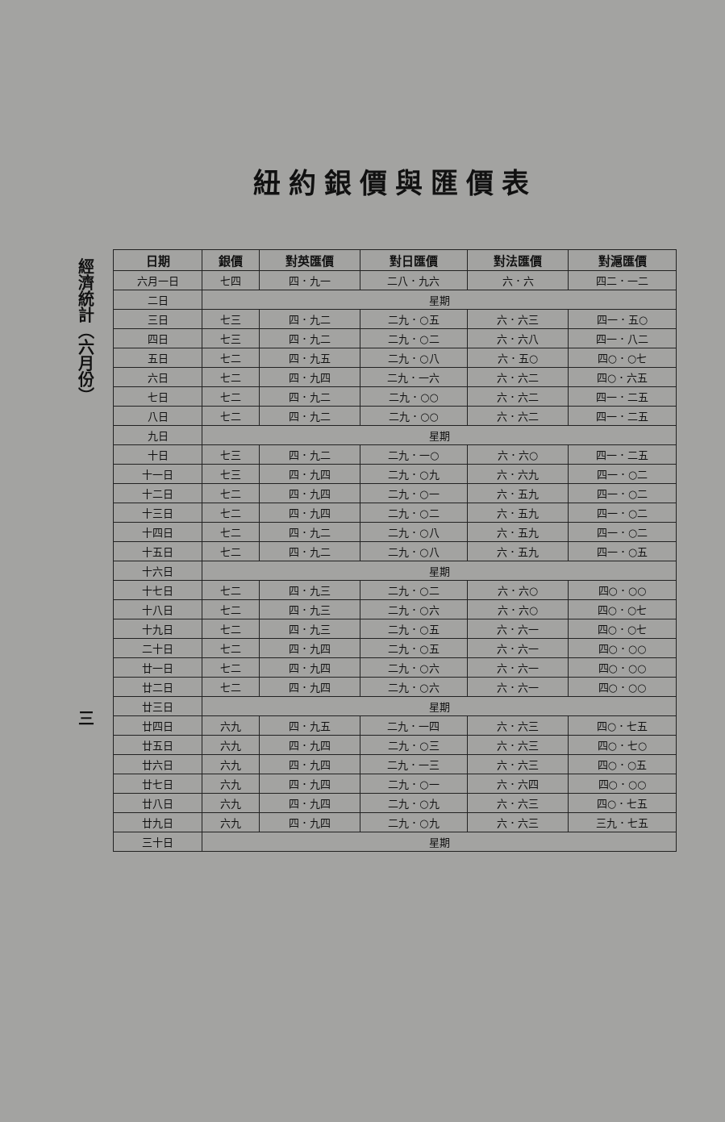經濟統計（六月份）三
紐約銀價與匯價表
| 日期 | 銀價 | 對英匯價 | 對日匯價 | 對法匯價 | 對滬匯價 |
| --- | --- | --- | --- | --- | --- |
| 六月一日 | 七四 | 四．九一 | 二八．九六 | 六．六 | 四二．一二 |
| 二日 | 星期 | | | | |
| 三日 | 七三 | 四．九二 | 二九．○五 | 六．六三 | 四一．五○ |
| 四日 | 七三 | 四．九二 | 二九．○二 | 六．六八 | 四一．八二 |
| 五日 | 七二 | 四．九五 | 二九．○八 | 六．五○ | 四○．○七 |
| 六日 | 七二 | 四．九四 | 二九．一六 | 六．六二 | 四○．六五 |
| 七日 | 七二 | 四．九二 | 二九．○○ | 六．六二 | 四一．二五 |
| 八日 | 七二 | 四．九二 | 二九．○○ | 六．六二 | 四一．二五 |
| 九日 | 星期 | | | | |
| 十日 | 七三 | 四．九二 | 二九．一○ | 六．六○ | 四一．二五 |
| 十一日 | 七三 | 四．九四 | 二九．○九 | 六．六九 | 四一．○二 |
| 十二日 | 七二 | 四．九四 | 二九．○一 | 六．五九 | 四一．○二 |
| 十三日 | 七二 | 四．九四 | 二九．○二 | 六．五九 | 四一．○二 |
| 十四日 | 七二 | 四．九二 | 二九．○八 | 六．五九 | 四一．○二 |
| 十五日 | 七二 | 四．九二 | 二九．○八 | 六．五九 | 四一．○五 |
| 十六日 | 星期 | | | | |
| 十七日 | 七二 | 四．九三 | 二九．○二 | 六．六○ | 四○．○○ |
| 十八日 | 七二 | 四．九三 | 二九．○六 | 六．六○ | 四○．○七 |
| 十九日 | 七二 | 四．九三 | 二九．○五 | 六．六一 | 四○．○七 |
| 二十日 | 七二 | 四．九四 | 二九．○五 | 六．六一 | 四○．○○ |
| 廿一日 | 七二 | 四．九四 | 二九．○六 | 六．六一 | 四○．○○ |
| 廿二日 | 七二 | 四．九四 | 二九．○六 | 六．六一 | 四○．○○ |
| 廿三日 | 星期 | | | | |
| 廿四日 | 六九 | 四．九五 | 二九．一四 | 六．六三 | 四○．七五 |
| 廿五日 | 六九 | 四．九四 | 二九．○三 | 六．六三 | 四○．七○ |
| 廿六日 | 六九 | 四．九四 | 二九．一三 | 六．六三 | 四○．○五 |
| 廿七日 | 六九 | 四．九四 | 二九．○一 | 六．六四 | 四○．○○ |
| 廿八日 | 六九 | 四．九四 | 二九．○九 | 六．六三 | 四○．七五 |
| 廿九日 | 六九 | 四．九四 | 二九．○九 | 六．六三 | 三九．七五 |
| 三十日 | 星期 | | | | |